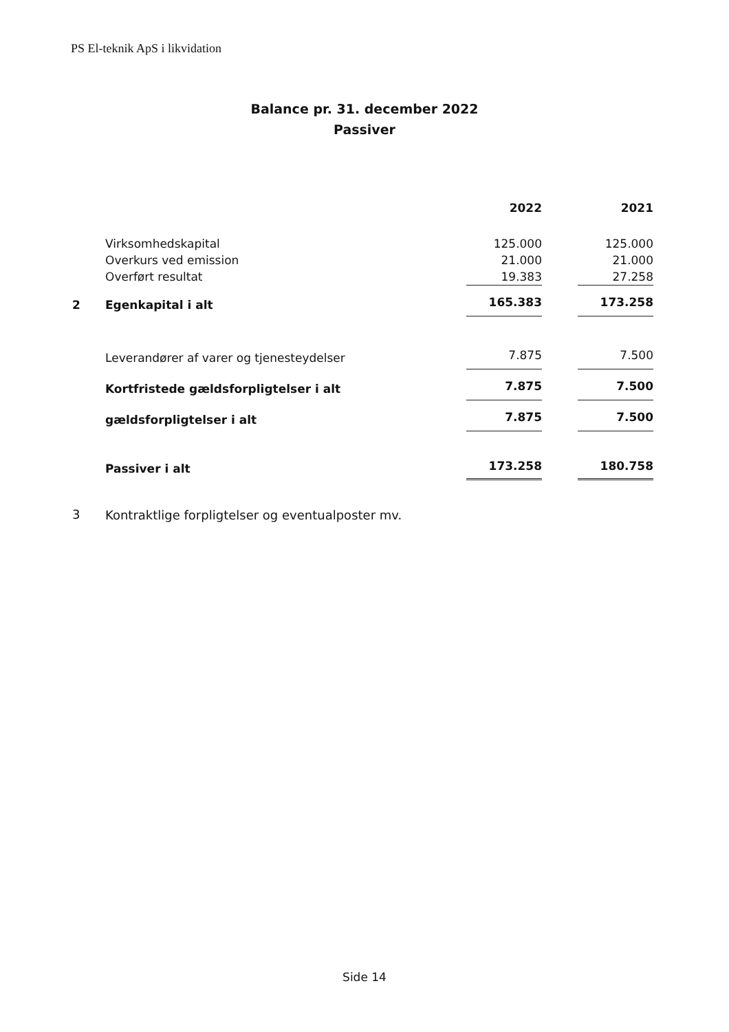PS El-teknik ApS i likvidation
Balance pr. 31. december 2022
Passiver
| | | 2022 | | 2021 |
| --- | --- | --- | --- | --- |
| | Virksomhedskapital | 125.000 | | 125.000 |
| | Overkurs ved emission | 21.000 | | 21.000 |
| | Overført resultat | 19.383 | | 27.258 |
| 2 | Egenkapital i alt | 165.383 | | 173.258 |
| | Leverandører af varer og tjenesteydelser | 7.875 | | 7.500 |
| | Kortfristede gældsforpligtelser i alt | 7.875 | | 7.500 |
| | gældsforpligtelser i alt | 7.875 | | 7.500 |
| | Passiver i alt | 173.258 | | 180.758 |
| 3 | Kontraktlige forpligtelser og eventualposter mv. | | | |
Side 14